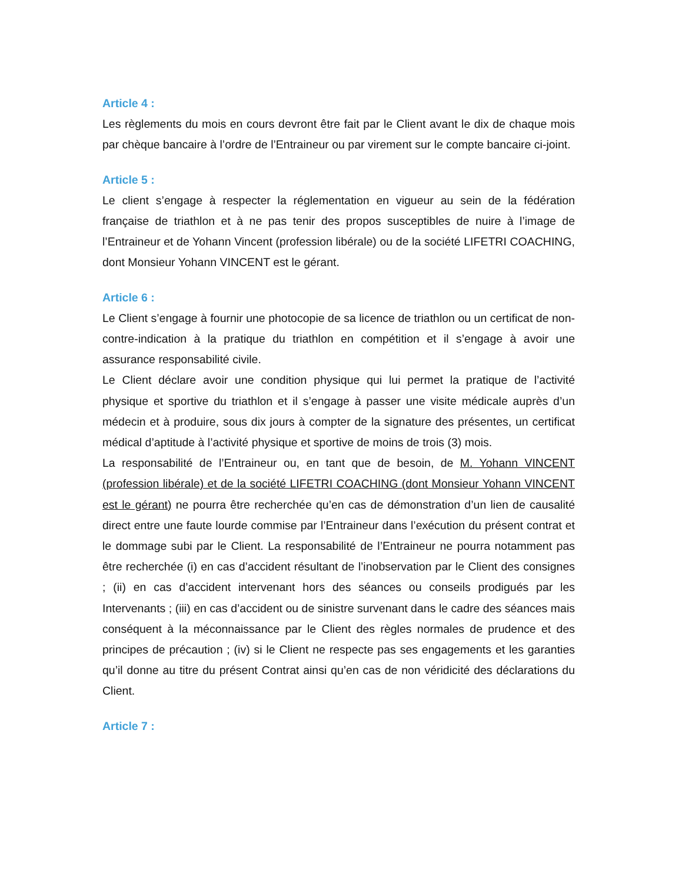Article 4 :
Les règlements du mois en cours devront être fait par le Client avant le dix de chaque mois par chèque bancaire à l’ordre de l’Entraineur ou par virement sur le compte bancaire ci-joint.
Article 5 :
Le client s’engage à respecter la réglementation en vigueur au sein de la fédération française de triathlon et à ne pas tenir des propos susceptibles de nuire à l’image de l’Entraineur et de Yohann Vincent (profession libérale) ou de la société LIFETRI COACHING, dont Monsieur Yohann VINCENT est le gérant.
Article 6 :
Le Client s’engage à fournir une photocopie de sa licence de triathlon ou un certificat de non-contre-indication à la pratique du triathlon en compétition et il s’engage à avoir une assurance responsabilité civile.
Le Client déclare avoir une condition physique qui lui permet la pratique de l’activité physique et sportive du triathlon et il s’engage à passer une visite médicale auprès d’un médecin et à produire, sous dix jours à compter de la signature des présentes, un certificat médical d’aptitude à l’activité physique et sportive de moins de trois (3) mois.
La responsabilité de l’Entraineur ou, en tant que de besoin, de M. Yohann VINCENT (profession libérale) et de la société LIFETRI COACHING (dont Monsieur Yohann VINCENT est le gérant) ne pourra être recherchée qu’en cas de démonstration d’un lien de causalité direct entre une faute lourde commise par l’Entraineur dans l’exécution du présent contrat et le dommage subi par le Client. La responsabilité de l’Entraineur ne pourra notamment pas être recherchée (i) en cas d’accident résultant de l’inobservation par le Client des consignes ; (ii) en cas d’accident intervenant hors des séances ou conseils prodigués par les Intervenants ; (iii) en cas d’accident ou de sinistre survenant dans le cadre des séances mais conséquent à la méconnaissance par le Client des règles normales de prudence et des principes de précaution ; (iv) si le Client ne respecte pas ses engagements et les garanties qu’il donne au titre du présent Contrat ainsi qu’en cas de non véridicité des déclarations du Client.
Article 7 :